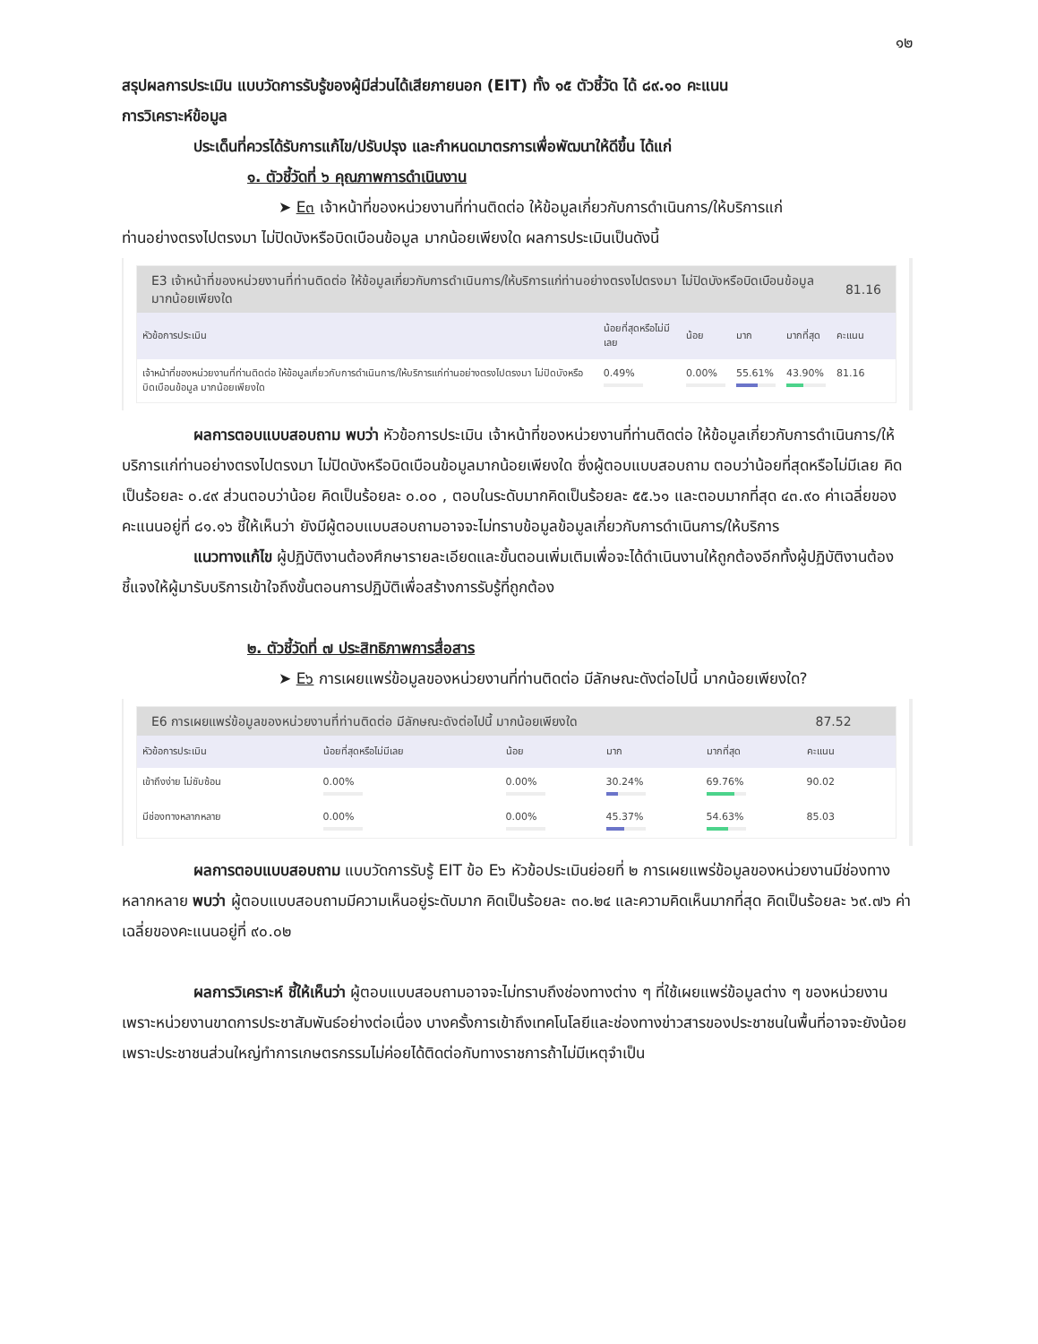๑๒
สรุปผลการประเมิน แบบวัดการรับรู้ของผู้มีส่วนได้เสียภายนอก (EIT) ทั้ง ๑๕ ตัวชี้วัด ได้ ๘๙.๑๐ คะแนน
การวิเคราะห์ข้อมูล
ประเด็นที่ควรได้รับการแก้ไข/ปรับปรุง และกำหนดมาตรการเพื่อพัฒนาให้ดีขึ้น ได้แก่
๑. ตัวชี้วัดที่ ๖ คุณภาพการดำเนินงาน
➤ E๓ เจ้าหน้าที่ของหน่วยงานที่ท่านติดต่อ ให้ข้อมูลเกี่ยวกับการดำเนินการ/ให้บริการแก่
ท่านอย่างตรงไปตรงมา ไม่ปิดบังหรือบิดเบือนข้อมูล มากน้อยเพียงใด ผลการประเมินเป็นดังนี้
| E3 เจ้าหน้าที่ของหน่วยงานที่ท่านติดต่อ ให้ข้อมูลเกี่ยวกับการดำเนินการ/ให้บริการแก่ท่านอย่างตรงไปตรงมา ไม่ปิดบังหรือบิดเบือนข้อมูล มากน้อยเพียงใด | | | | | 81.16 |
| หัวข้อการประเมิน | น้อยที่สุดหรือไม่มีเลย | น้อย | มาก | มากที่สุด | คะแนน |
| เจ้าหน้าที่ของหน่วยงานที่ท่านติดต่อ ให้ข้อมูลเกี่ยวกับการดำเนินการ/ให้บริการแก่ท่านอย่างตรงไปตรงมา ไม่ปิดบังหรือบิดเบือนข้อมูล มากน้อยเพียงใด | 0.49% | 0.00% | 55.61% | 43.90% | 81.16 |
ผลการตอบแบบสอบถาม พบว่า หัวข้อการประเมิน เจ้าหน้าที่ของหน่วยงานที่ท่านติดต่อ ให้ข้อมูลเกี่ยวกับการดำเนินการ/ให้บริการแก่ท่านอย่างตรงไปตรงมา ไม่ปิดบังหรือบิดเบือนข้อมูลมากน้อยเพียงใด ซึ่งผู้ตอบแบบสอบถาม ตอบว่าน้อยที่สุดหรือไม่มีเลย คิดเป็นร้อยละ ๐.๔๙ ส่วนตอบว่าน้อย คิดเป็นร้อยละ ๐.๐๐ , ตอบในระดับมากคิดเป็นร้อยละ ๕๕.๖๑ และตอบมากที่สุด ๔๓.๙๐ ค่าเฉลี่ยของคะแนนอยู่ที่ ๘๑.๑๖ ชี้ให้เห็นว่า ยังมีผู้ตอบแบบสอบถามอาจจะไม่ทราบข้อมูลข้อมูลเกี่ยวกับการดำเนินการ/ให้บริการ
แนวทางแก้ไข ผู้ปฏิบัติงานต้องศึกษารายละเอียดและขั้นตอนเพิ่มเติมเพื่อจะได้ดำเนินงานให้ถูกต้องอีกทั้งผู้ปฏิบัติงานต้องชี้แจงให้ผู้มารับบริการเข้าใจถึงขั้นตอนการปฏิบัติเพื่อสร้างการรับรู้ที่ถูกต้อง
๒. ตัวชี้วัดที่ ๗ ประสิทธิภาพการสื่อสาร
➤ E๖ การเผยแพร่ข้อมูลของหน่วยงานที่ท่านติดต่อ มีลักษณะดังต่อไปนี้ มากน้อยเพียงใด?
| E6 การเผยแพร่ข้อมูลของหน่วยงานที่ท่านติดต่อ มีลักษณะดังต่อไปนี้ มากน้อยเพียงใด | | | | | 87.52 |
| หัวข้อการประเมิน | น้อยที่สุดหรือไม่มีเลย | น้อย | มาก | มากที่สุด | คะแนน |
| เข้าถึงง่าย ไม่ซับซ้อน | 0.00% | 0.00% | 30.24% | 69.76% | 90.02 |
| มีช่องทางหลากหลาย | 0.00% | 0.00% | 45.37% | 54.63% | 85.03 |
ผลการตอบแบบสอบถาม แบบวัดการรับรู้ EIT ข้อ E๖ หัวข้อประเมินย่อยที่ ๒ การเผยแพร่ข้อมูลของหน่วยงานมีช่องทางหลากหลาย พบว่า ผู้ตอบแบบสอบถามมีความเห็นอยู่ระดับมาก คิดเป็นร้อยละ ๓๐.๒๔ และความคิดเห็นมากที่สุด คิดเป็นร้อยละ ๖๙.๗๖ ค่าเฉลี่ยของคะแนนอยู่ที่ ๙๐.๐๒
ผลการวิเคราะห์ ชี้ให้เห็นว่า ผู้ตอบแบบสอบถามอาจจะไม่ทราบถึงช่องทางต่าง ๆ ที่ใช้เผยแพร่ข้อมูลต่าง ๆ ของหน่วยงาน เพราะหน่วยงานขาดการประชาสัมพันธ์อย่างต่อเนื่อง บางครั้งการเข้าถึงเทคโนโลยีและช่องทางข่าวสารของประชาชนในพื้นที่อาจจะยังน้อยเพราะประชาชนส่วนใหญ่ทำการเกษตรกรรมไม่ค่อยได้ติดต่อกับทางราชการถ้าไม่มีเหตุจำเป็น